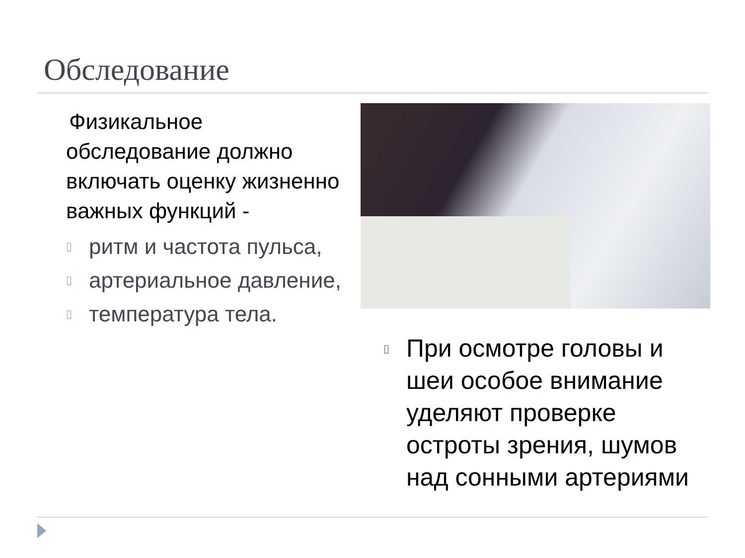Обследование
Физикальное обследование должно включать оценку жизненно важных функций -
▯ ритм и частота пульса,
▯ артериальное давление,
▯ температура тела.
▯ При осмотре головы и шеи особое внимание уделяют проверке остроты зрения, шумов над сонными артериями